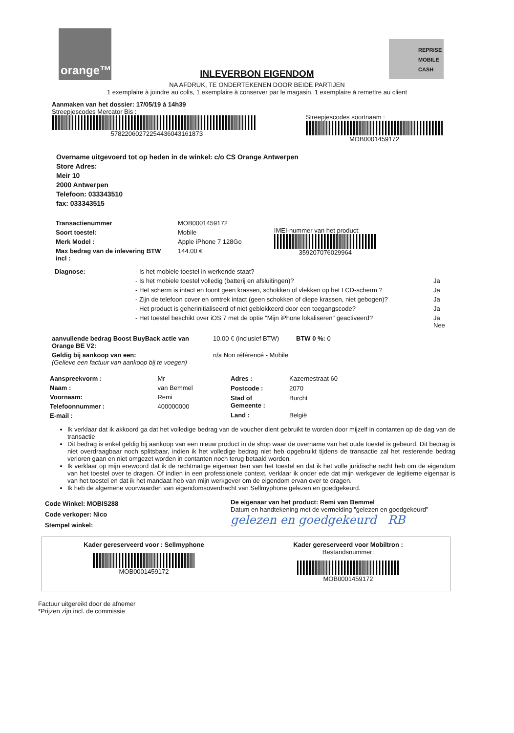orange™
REPRISE
MOBILE
CASH
INLEVERBON EIGENDOM
NA AFDRUK, TE ONDERTEKENEN DOOR BEIDE PARTIJEN
1 exemplaire à joindre au colis, 1 exemplaire à conserver par le magasin, 1 exemplaire à remettre au client
Aanmaken van het dossier: 17/05/19 à 14h39
Streepjescodes Mercator Bis :
5782206027225443604316187З
Streepjescodes soortnaam :
MOB0001459172
Overname uitgevoerd tot op heden in de winkel: c/o CS Orange Antwerpen
Store Adres:
Meir 10
2000 Antwerpen
Telefoon: 033343510
fax: 033343515
| Transactienummer | MOB0001459172 |
| Soort toestel: | Mobile |
| Merk Model : | Apple iPhone 7 128Go |
| Max bedrag van de inlevering BTW incl : | 144.00 € |
IMEI-nummer van het product:
359207076029964
| Diagnose: | - Is het mobiele toestel in werkende staat? | |
| | - Is het mobiele toestel volledig (batterij en afsluitingen)? | Ja |
| | - Het scherm is intact en toont geen krassen, schokken of vlekken op het LCD-scherm ? | Ja |
| | - Zijn de telefoon cover en omtrek intact (geen schokken of diepe krassen, niet gebogen)? | Ja |
| | - Het product is geherinitialiseerd of niet geblokkeerd door een toegangscode? | Ja |
| | - Het toestel beschikt over iOS 7 met de optie "Mijn iPhone lokaliseren" geactiveerd? | Ja Nee |
| aanvullende bedrag Boost BuyBack actie van Orange BE V2: | 10.00 € (inclusief BTW) | BTW 0 %: 0 |
| Geldig bij aankoop van een: (Gelieve een factuur van aankoop bij te voegen) | n/a Non référencé - Mobile | |
| Aanspreekvorm : | Mr |
| Naam : | van Bemmel |
| Voornaam: | Remi |
| Telefoonnummer : | 400000000 |
| E-mail : | |
| Adres : | Kazernestraat 60 |
| Postcode : | 2070 |
| Stad of Gemeente : | Burcht |
| Land : | België |
Ik verklaar dat ik akkoord ga dat het volledige bedrag van de voucher dient gebruikt te worden door mijzelf in contanten op de dag van de transactie
Dit bedrag is enkel geldig bij aankoop van een nieuw product in de shop waar de overname van het oude toestel is gebeurd. Dit bedrag is niet overdraagbaar noch splitsbaar, indien ik het volledige bedrag niet heb opgebruikt tijdens de transactie zal het resterende bedrag verloren gaan en niet omgezet worden in contanten noch terug betaald worden.
Ik verklaar op mijn erewoord dat ik de rechtmatige eigenaar ben van het toestel en dat ik het volle juridische recht heb om de eigendom van het toestel over te dragen. Of indien in een professionele context, verklaar ik onder ede dat mijn werkgever de legitieme eigenaar is van het toestel en dat ik het mandaat heb van mijn werkgever om de eigendom ervan over te dragen.
Ik heb de algemene voorwaarden van eigendomsoverdracht van Sellmyphone gelezen en goedgekeurd.
Code Winkel: MOBIS288
Code verkoper: Nico
Stempel winkel:
De eigenaar van het product: Remi van Bemmel
Datum en handtekening met de vermelding "gelezen en goedgekeurd"
gelezen en goedgekeurd RB
Kader gereserveerd voor : Sellmyphone
MOB0001459172
Kader gereserveerd voor Mobiltron :
Bestandsnummer:
MOB0001459172
Factuur uitgereikt door de afnemer
*Prijzen zijn incl. de commissie